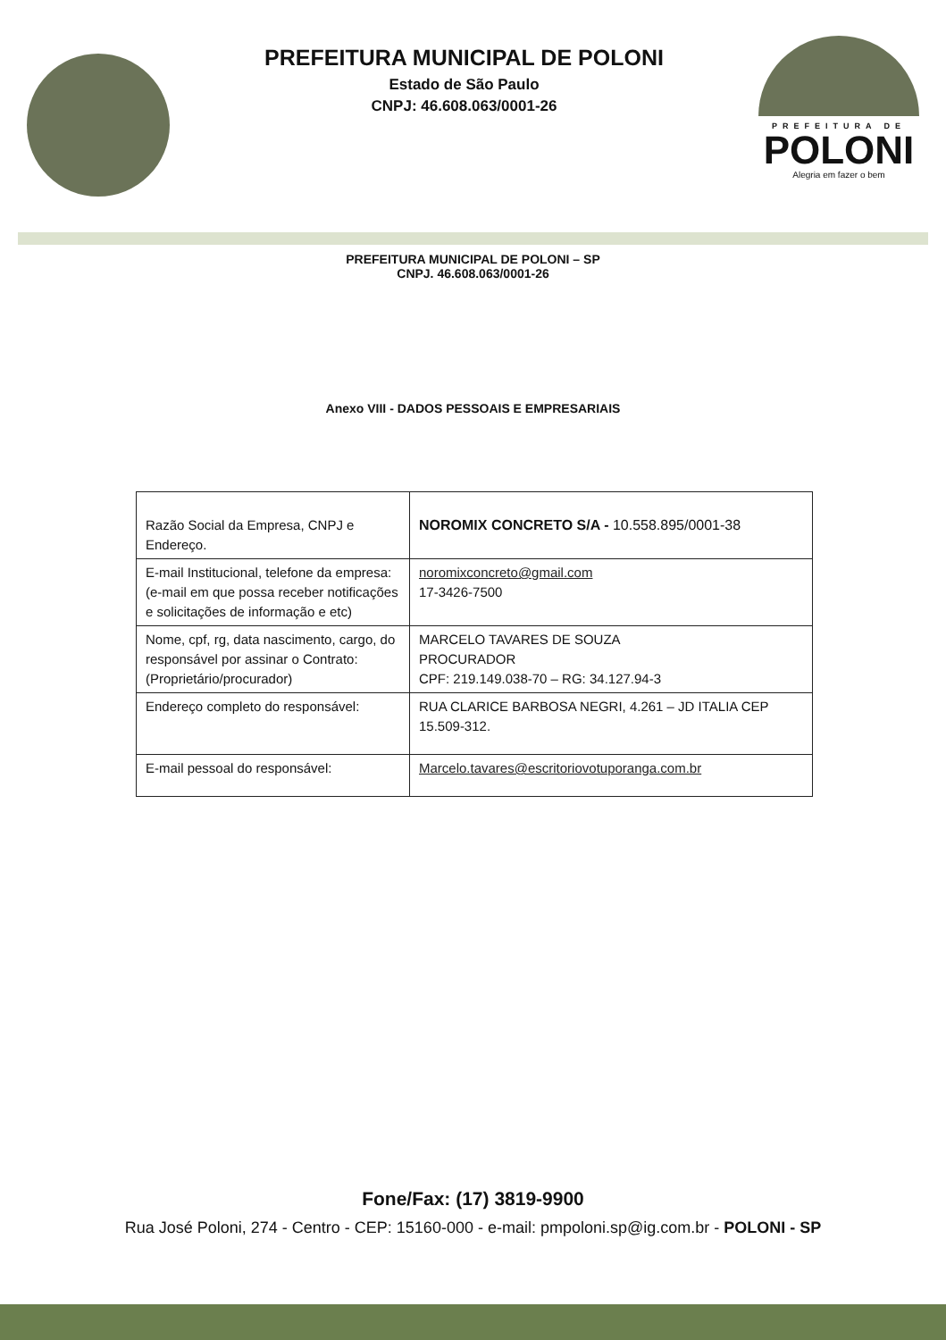PREFEITURA MUNICIPAL DE POLONI
Estado de São Paulo
CNPJ: 46.608.063/0001-26
PREFEITURA DE
POLONI
Alegria em fazer o bem
PREFEITURA MUNICIPAL DE POLONI – SP
CNPJ. 46.608.063/0001-26
Anexo VIII - DADOS PESSOAIS E EMPRESARIAIS
| Razão Social da Empresa, CNPJ e Endereço. | NOROMIX CONCRETO S/A - 10.558.895/0001-38 |
| E-mail Institucional, telefone da empresa: (e-mail em que possa receber notificações e solicitações de informação e etc) | noromixconcreto@gmail.com 17-3426-7500 |
| Nome, cpf, rg, data nascimento, cargo, do responsável por assinar o Contrato: (Proprietário/procurador) | MARCELO TAVARES DE SOUZA PROCURADOR CPF: 219.149.038-70 – RG: 34.127.94-3 |
| Endereço completo do responsável: | RUA CLARICE BARBOSA NEGRI, 4.261 – JD ITALIA CEP 15.509-312. |
| E-mail pessoal do responsável: | Marcelo.tavares@escritoriovotuporanga.com.br |
Fone/Fax: (17) 3819-9900
Rua José Poloni, 274 - Centro - CEP: 15160-000 - e-mail: pmpoloni.sp@ig.com.br - POLONI - SP